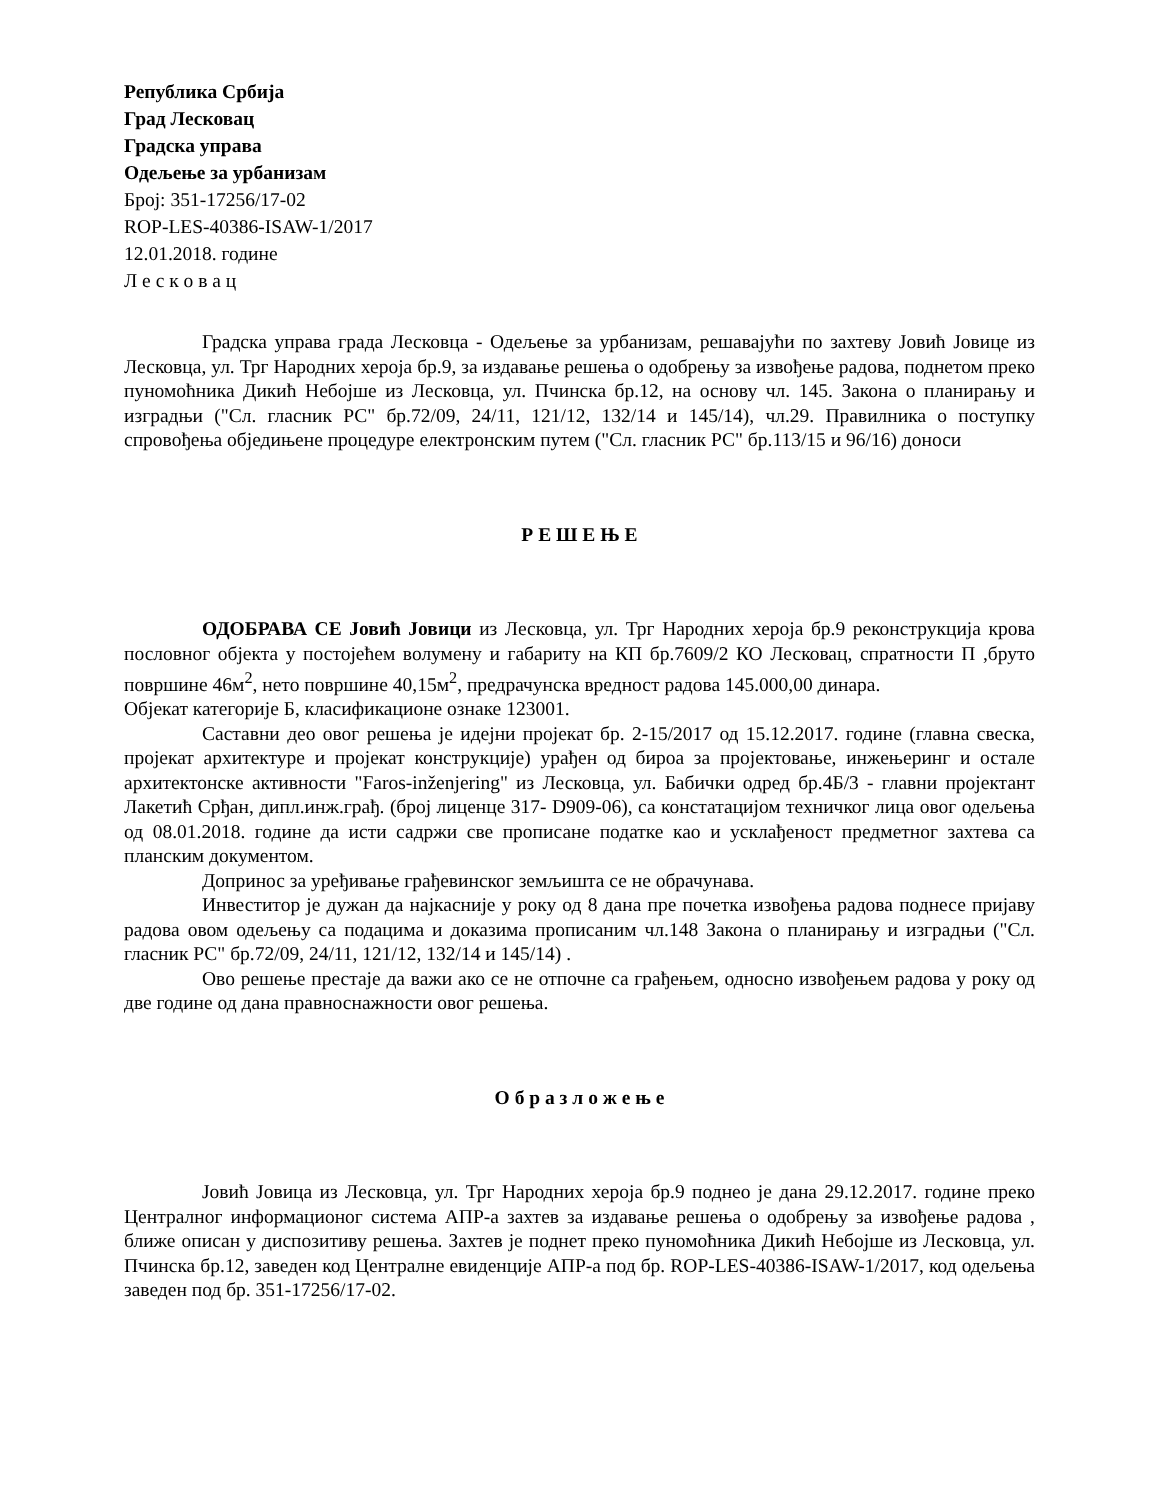Република Србија
Град Лесковац
Градска управа
Одељење за урбанизам
Број: 351-17256/17-02
ROP-LES-40386-ISAW-1/2017
12.01.2018. године
Л е с к о в а ц
Градска управа града Лесковца - Одељење за урбанизам, решавајући по захтеву Јовић Јовице из Лесковца, ул. Трг Народних хероја бр.9, за издавање решења о одобрењу за извођење радова, поднетом преко пуномоћника Дикић Небојше из Лесковца, ул. Пчинска бр.12, на основу чл. 145. Закона о планирању и изградњи ("Сл. гласник РС" бр.72/09, 24/11, 121/12, 132/14 и 145/14), чл.29. Правилника о поступку спровођења обједињене процедуре електронским путем ("Сл. гласник РС" бр.113/15 и 96/16) доноси
Р Е Ш Е Њ Е
ОДОБРАВА СЕ Јовић Јовици из Лесковца, ул. Трг Народних хероја бр.9 реконструкција крова пословног објекта у постојећем волумену и габариту на КП бр.7609/2 КО Лесковац, спратности П ,бруто површине 46м<sup>2</sup>, нето површине 40,15м<sup>2</sup>, предрачунска вредност радова 145.000,00 динара.
Објекат категорије Б, класификационе ознаке 123001.
Саставни део овог решења је идејни пројекат бр. 2-15/2017 од 15.12.2017. године (главна свеска, пројекат архитектуре и пројекат конструкције) урађен од бироа за пројектовање, инжењеринг и остале архитектонске активности "Faros-inženjering" из Лесковца, ул. Бабички одред бр.4Б/3 - главни пројектант Лакетић Срђан, дипл.инж.грађ. (број лиценце 317- D909-06), са констатацијом техничког лица овог одељења од 08.01.2018. године да исти садржи све прописане податке као и усклађеност предметног захтева са планским документом.
Допринос за уређивање грађевинског земљишта се не обрачунава.
Инвеститор је дужан да најкасније у року од 8 дана пре почетка извођења радова поднесе пријаву радова овом одељењу са подацима и доказима прописаним чл.148 Закона о планирању и изградњи ("Сл. гласник РС" бр.72/09, 24/11, 121/12, 132/14 и 145/14) .
Ово решење престаје да важи ако се не отпочне са грађењем, односно извођењем радова у року од две године од дана правноснажности овог решења.
О б р а з л о ж е њ е
Јовић Јовица из Лесковца, ул. Трг Народних хероја бр.9 поднео је дана 29.12.2017. године преко Централног информационог система АПР-а захтев за издавање решења о одобрењу за извођење радова , ближе описан у диспозитиву решења. Захтев је поднет преко пуномоћника Дикић Небојше из Лесковца, ул. Пчинска бр.12, заведен код Централне евиденције АПР-а под бр. ROP-LES-40386-ISAW-1/2017, код одељења заведен под бр. 351-17256/17-02.